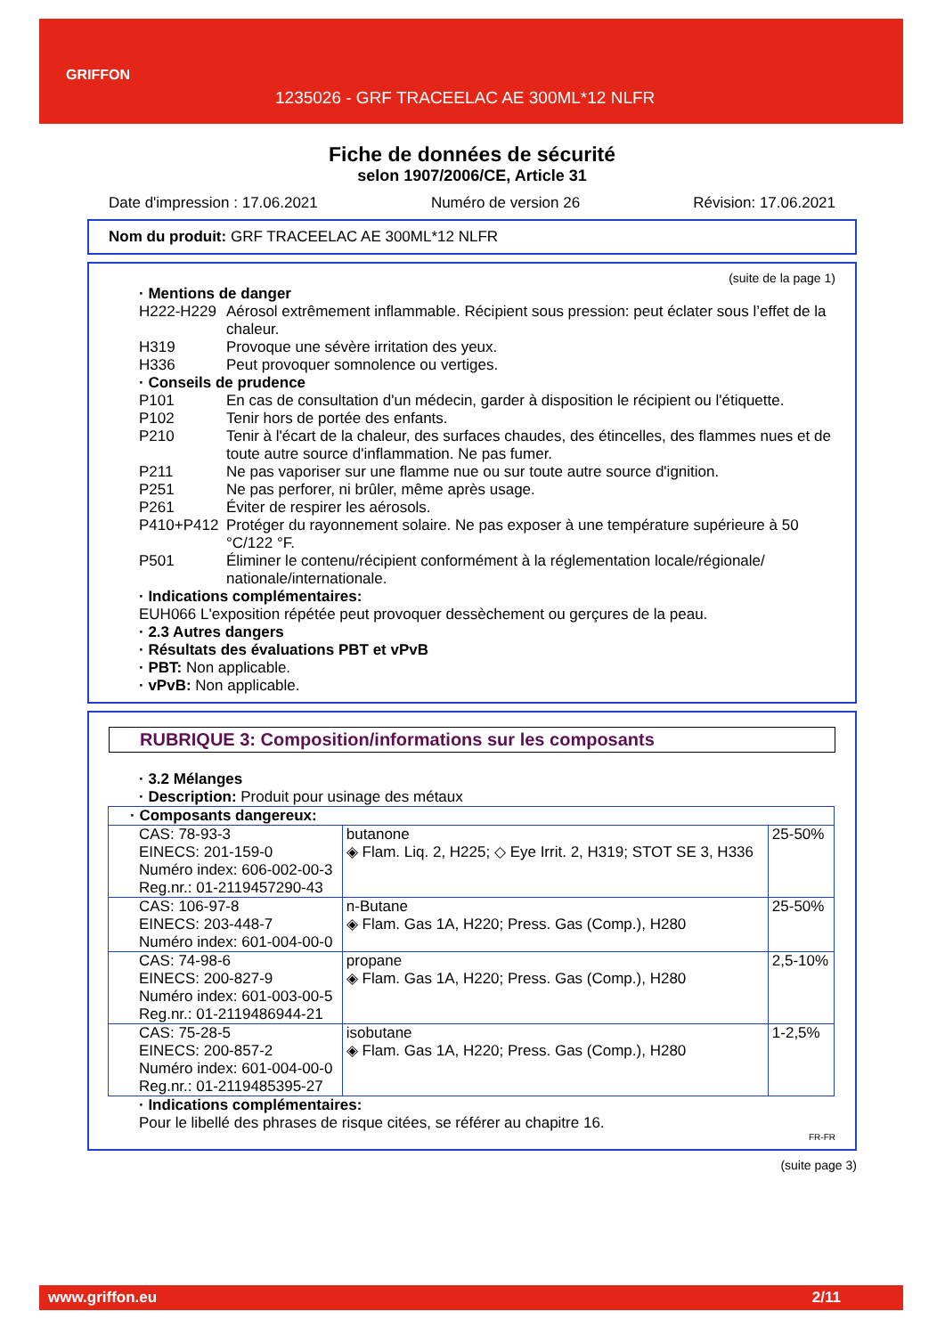GRIFFON
1235026 - GRF TRACEELAC AE 300ML*12 NLFR
Fiche de données de sécurité
selon 1907/2006/CE, Article 31
Date d'impression : 17.06.2021 Numéro de version 26 Révision: 17.06.2021
Nom du produit: GRF TRACEELAC AE 300ML*12 NLFR
(suite de la page 1)
· Mentions de danger
H222-H229 Aérosol extrêmement inflammable. Récipient sous pression: peut éclater sous l’effet de la chaleur. H319 Provoque une sévère irritation des yeux. H336 Peut provoquer somnolence ou vertiges.
· Conseils de prudence
P101 En cas de consultation d'un médecin, garder à disposition le récipient ou l'étiquette. P102 Tenir hors de portée des enfants. P210 Tenir à l'écart de la chaleur, des surfaces chaudes, des étincelles, des flammes nues et de toute autre source d'inflammation. Ne pas fumer. P211 Ne pas vaporiser sur une flamme nue ou sur toute autre source d'ignition. P251 Ne pas perforer, ni brûler, même après usage. P261 Éviter de respirer les aérosols. P410+P412 Protéger du rayonnement solaire. Ne pas exposer à une température supérieure à 50 °C/122 °F. P501 Éliminer le contenu/récipient conformément à la réglementation locale/régionale/ nationale/internationale.
· Indications complémentaires:
EUH066 L'exposition répétée peut provoquer dessèchement ou gerçures de la peau.
· 2.3 Autres dangers
· Résultats des évaluations PBT et vPvB
· PBT: Non applicable.
· vPvB: Non applicable.
RUBRIQUE 3: Composition/informations sur les composants
· 3.2 Mélanges
· Description: Produit pour usinage des métaux
| · Composants dangereux: | | |
| CAS: 78-93-3 EINECS: 201-159-0 Numéro index: 606-002-00-3 Reg.nr.: 01-2119457290-43 | butanone ◈ Flam. Liq. 2, H225; ◇ Eye Irrit. 2, H319; STOT SE 3, H336 | 25-50% |
| CAS: 106-97-8 EINECS: 203-448-7 Numéro index: 601-004-00-0 | n-Butane ◈ Flam. Gas 1A, H220; Press. Gas (Comp.), H280 | 25-50% |
| CAS: 74-98-6 EINECS: 200-827-9 Numéro index: 601-003-00-5 Reg.nr.: 01-2119486944-21 | propane ◈ Flam. Gas 1A, H220; Press. Gas (Comp.), H280 | 2,5-10% |
| CAS: 75-28-5 EINECS: 200-857-2 Numéro index: 601-004-00-0 Reg.nr.: 01-2119485395-27 | isobutane ◈ Flam. Gas 1A, H220; Press. Gas (Comp.), H280 | 1-2,5% |
· Indications complémentaires:
Pour le libellé des phrases de risque citées, se référer au chapitre 16.
FR-FR
(suite page 3)
www.griffon.eu 2/11